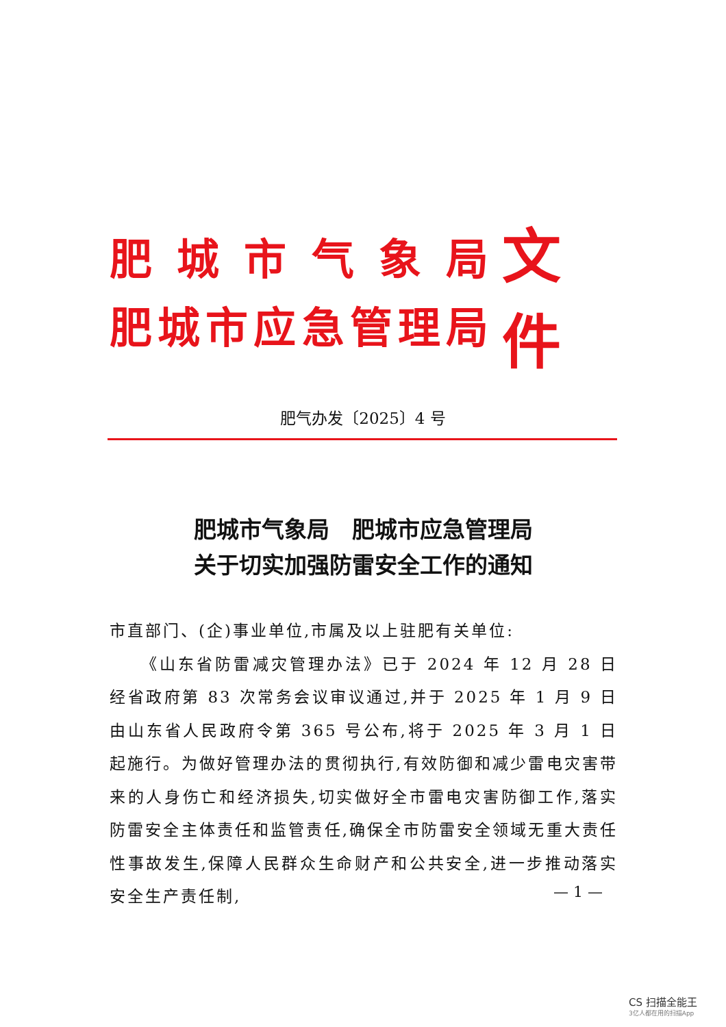肥城市气象局
肥城市应急管理局
文件
肥气办发〔2025〕4 号
肥城市气象局　肥城市应急管理局
关于切实加强防雷安全工作的通知
市直部门、(企)事业单位,市属及以上驻肥有关单位:
《山东省防雷减灾管理办法》已于 2024 年 12 月 28 日经省政府第 83 次常务会议审议通过,并于 2025 年 1 月 9 日由山东省人民政府令第 365 号公布,将于 2025 年 3 月 1 日起施行。为做好管理办法的贯彻执行,有效防御和减少雷电灾害带来的人身伤亡和经济损失,切实做好全市雷电灾害防御工作,落实防雷安全主体责任和监管责任,确保全市防雷安全领域无重大责任性事故发生,保障人民群众生命财产和公共安全,进一步推动落实安全生产责任制,
— 1 —
CS 扫描全能王
3亿人都在用的扫描App